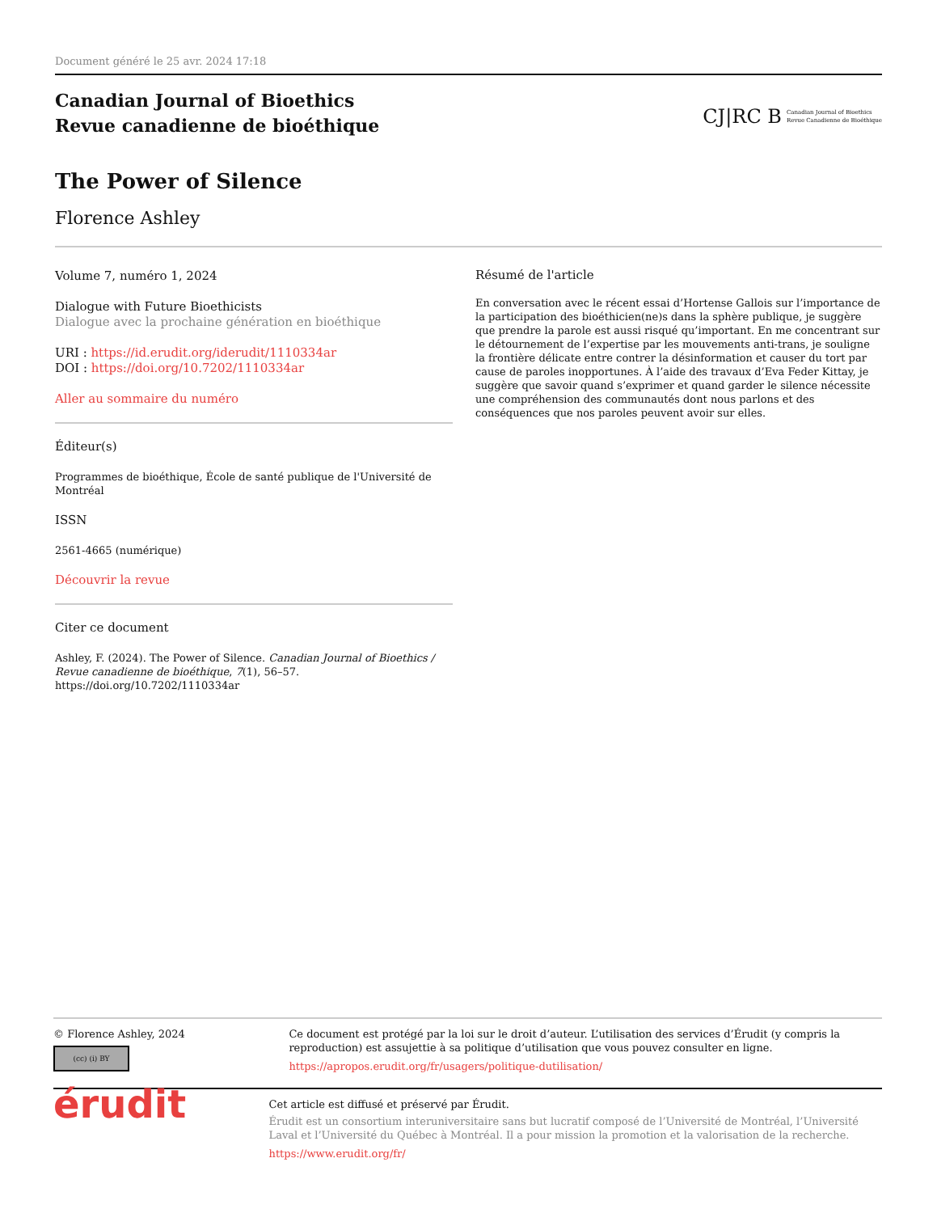Document généré le 25 avr. 2024 17:18
Canadian Journal of Bioethics
Revue canadienne de bioéthique
CJ|RC B Canadian Journal of Bioethics
Revue Canadienne de Bioéthique
The Power of Silence
Florence Ashley
Volume 7, numéro 1, 2024
Dialogue with Future Bioethicists
Dialogue avec la prochaine génération en bioéthique
URI : https://id.erudit.org/iderudit/1110334ar
DOI : https://doi.org/10.7202/1110334ar
Aller au sommaire du numéro
Éditeur(s)
Programmes de bioéthique, École de santé publique de l'Université de Montréal
ISSN
2561-4665 (numérique)
Découvrir la revue
Citer ce document
Ashley, F. (2024). The Power of Silence. Canadian Journal of Bioethics / Revue canadienne de bioéthique, 7(1), 56–57. https://doi.org/10.7202/1110334ar
Résumé de l'article
En conversation avec le récent essai d’Hortense Gallois sur l’importance de la participation des bioéthicien(ne)s dans la sphère publique, je suggère que prendre la parole est aussi risqué qu’important. En me concentrant sur le détournement de l’expertise par les mouvements anti-trans, je souligne la frontière délicate entre contrer la désinformation et causer du tort par cause de paroles inopportunes. À l’aide des travaux d’Eva Feder Kittay, je suggère que savoir quand s’exprimer et quand garder le silence nécessite une compréhension des communautés dont nous parlons et des conséquences que nos paroles peuvent avoir sur elles.
© Florence Ashley, 2024
(cc) (i) BY
Ce document est protégé par la loi sur le droit d’auteur. L’utilisation des services d’Érudit (y compris la reproduction) est assujettie à sa politique d’utilisation que vous pouvez consulter en ligne.
https://apropos.erudit.org/fr/usagers/politique-dutilisation/
érudit
Cet article est diffusé et préservé par Érudit.
Érudit est un consortium interuniversitaire sans but lucratif composé de l’Université de Montréal, l’Université Laval et l’Université du Québec à Montréal. Il a pour mission la promotion et la valorisation de la recherche.
https://www.erudit.org/fr/